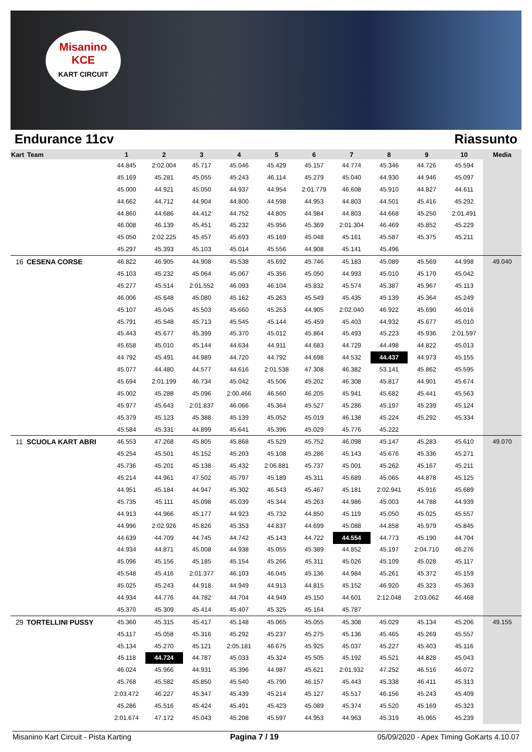Misanino
KCE
KART CIRCUIT
Endurance 11cv Riassunto
| Kart | Team | 1 | 2 | 3 | 4 | 5 | 6 | 7 | 8 | 9 | 10 | Media |
| --- | --- | --- | --- | --- | --- | --- | --- | --- | --- | --- | --- | --- |
| | | 44.845 | 2:02.004 | 45.717 | 45.046 | 45.429 | 45.157 | 44.774 | 45.346 | 44.726 | 45.594 | |
| | | 45.169 | 45.281 | 45.055 | 45.243 | 46.114 | 45.279 | 45.040 | 44.930 | 44.946 | 45.097 | |
| | | 45.000 | 44.921 | 45.050 | 44.937 | 44.954 | 2:01.779 | 46.608 | 45.910 | 44.827 | 44.611 | |
| | | 44.662 | 44.712 | 44.904 | 44.800 | 44.598 | 44.953 | 44.803 | 44.501 | 45.416 | 45.292 | |
| | | 44.860 | 44.686 | 44.412 | 44.752 | 44.805 | 44.984 | 44.803 | 44.668 | 45.250 | 2:01.491 | |
| | | 46.008 | 46.139 | 45.451 | 45.232 | 45.956 | 45.369 | 2:01.304 | 46.469 | 45.852 | 45.229 | |
| | | 45.050 | 2:02.225 | 45.457 | 45.693 | 45.169 | 45.048 | 45.161 | 45.587 | 45.375 | 45.211 | |
| | | 45.297 | 45.393 | 45.103 | 45.014 | 45.556 | 44.908 | 45.141 | 45.496 | | | |
| 16 | CESENA CORSE | 46.822 | 46.905 | 44.908 | 45.538 | 45.692 | 45.746 | 45.183 | 45.089 | 45.569 | 44.998 | 49.040 |
| | | 45.103 | 45.232 | 45.064 | 45.067 | 45.356 | 45.050 | 44.993 | 45.010 | 45.170 | 45.042 | |
| | | 45.277 | 45.514 | 2:01.552 | 46.093 | 46.104 | 45.832 | 45.574 | 45.387 | 45.967 | 45.113 | |
| | | 46.006 | 45.648 | 45.080 | 45.162 | 45.263 | 45.549 | 45.435 | 45.139 | 45.364 | 45.249 | |
| | | 45.107 | 45.045 | 45.503 | 45.660 | 45.253 | 44.905 | 2:02.040 | 46.922 | 45.690 | 46.016 | |
| | | 45.791 | 45.548 | 45.713 | 45.545 | 45.144 | 45.459 | 45.403 | 44.932 | 45.677 | 45.010 | |
| | | 45.443 | 45.677 | 45.399 | 45.370 | 45.012 | 45.864 | 45.493 | 45.223 | 45.936 | 2:01.597 | |
| | | 45.658 | 45.010 | 45.144 | 44.634 | 44.911 | 44.683 | 44.729 | 44.498 | 44.822 | 45.013 | |
| | | 44.792 | 45.491 | 44.989 | 44.720 | 44.792 | 44.698 | 44.532 | 44.437 | 44.973 | 45.155 | |
| | | 45.077 | 44.480 | 44.577 | 44.616 | 2:01.538 | 47.308 | 46.382 | 53.141 | 45.862 | 45.595 | |
| | | 45.694 | 2:01.199 | 46.734 | 45.042 | 45.506 | 45.202 | 46.308 | 45.817 | 44.901 | 45.674 | |
| | | 45.002 | 45.288 | 45.096 | 2:00.466 | 46.560 | 46.205 | 45.941 | 45.682 | 45.441 | 45.563 | |
| | | 45.977 | 45.643 | 2:01.837 | 46.066 | 45.364 | 45.527 | 45.286 | 45.197 | 45.239 | 45.124 | |
| | | 45.379 | 45.123 | 45.388 | 45.139 | 45.052 | 45.019 | 46.138 | 45.224 | 45.292 | 45.334 | |
| | | 45.584 | 45.331 | 44.899 | 45.641 | 45.396 | 45.029 | 45.776 | 45.222 | | | |
| 11 | SCUOLA KART ABRI | 46.553 | 47.268 | 45.805 | 45.868 | 45.529 | 45.752 | 46.098 | 45.147 | 45.283 | 45.610 | 49.070 |
| | | 45.254 | 45.501 | 45.152 | 45.203 | 45.108 | 45.286 | 45.143 | 45.676 | 45.336 | 45.271 | |
| | | 45.736 | 45.201 | 45.138 | 45.432 | 2:06.881 | 45.737 | 45.001 | 45.262 | 45.167 | 45.211 | |
| | | 45.214 | 44.961 | 47.502 | 45.797 | 45.189 | 45.311 | 45.689 | 45.065 | 44.878 | 45.125 | |
| | | 44.951 | 45.184 | 44.947 | 45.302 | 46.543 | 45.467 | 45.181 | 2:02.941 | 45.916 | 45.689 | |
| | | 45.735 | 45.111 | 45.098 | 45.039 | 45.344 | 45.263 | 44.986 | 45.003 | 44.788 | 44.939 | |
| | | 44.913 | 44.966 | 45.177 | 44.923 | 45.732 | 44.850 | 45.119 | 45.050 | 45.025 | 45.557 | |
| | | 44.996 | 2:02.926 | 45.826 | 45.353 | 44.837 | 44.699 | 45.088 | 44.858 | 45.979 | 45.845 | |
| | | 44.639 | 44.709 | 44.745 | 44.742 | 45.143 | 44.722 | 44.554 | 44.773 | 45.190 | 44.704 | |
| | | 44.934 | 44.871 | 45.008 | 44.938 | 45.055 | 45.389 | 44.852 | 45.197 | 2:04.710 | 46.276 | |
| | | 45.096 | 45.156 | 45.185 | 45.154 | 45.266 | 45.311 | 45.026 | 45.109 | 45.028 | 45.117 | |
| | | 45.548 | 45.416 | 2:01.377 | 46.103 | 46.045 | 45.136 | 44.984 | 45.261 | 45.372 | 45.159 | |
| | | 45.025 | 45.243 | 44.918 | 44.949 | 44.913 | 44.815 | 45.152 | 46.920 | 45.323 | 45.363 | |
| | | 44.934 | 44.776 | 44.782 | 44.704 | 44.949 | 45.150 | 44.601 | 2:12.048 | 2:03.062 | 46.468 | |
| | | 45.370 | 45.309 | 45.414 | 45.407 | 45.325 | 45.164 | 45.787 | | | | |
| 29 | TORTELLINI PUSSY | 45.360 | 45.315 | 45.417 | 45.148 | 45.065 | 45.055 | 45.308 | 45.029 | 45.134 | 45.206 | 49.155 |
| | | 45.117 | 45.058 | 45.316 | 45.292 | 45.237 | 45.275 | 45.136 | 45.465 | 45.269 | 45.557 | |
| | | 45.134 | 45.270 | 45.121 | 2:05.181 | 46.675 | 45.925 | 45.037 | 45.227 | 45.403 | 45.116 | |
| | | 45.118 | 44.724 | 44.787 | 45.033 | 45.324 | 45.505 | 45.192 | 45.521 | 44.828 | 45.043 | |
| | | 46.024 | 45.966 | 44.931 | 45.396 | 44.987 | 45.621 | 2:01.932 | 47.252 | 46.516 | 46.072 | |
| | | 45.768 | 45.582 | 45.850 | 45.540 | 45.790 | 46.157 | 45.443 | 45.338 | 46.411 | 45.313 | |
| | | 2:03.472 | 46.227 | 45.347 | 45.439 | 45.214 | 45.127 | 45.517 | 46.156 | 45.243 | 45.409 | |
| | | 45.286 | 45.516 | 45.424 | 45.491 | 45.423 | 45.089 | 45.374 | 45.520 | 45.169 | 45.323 | |
| | | 2:01.674 | 47.172 | 45.043 | 45.208 | 45.597 | 44.953 | 44.963 | 45.319 | 45.065 | 45.239 | |
Misanino Kart Circuit - Pista Karting Pagina 7 / 19 05/09/2020 - Apex Timing GoKarts 4.10.07